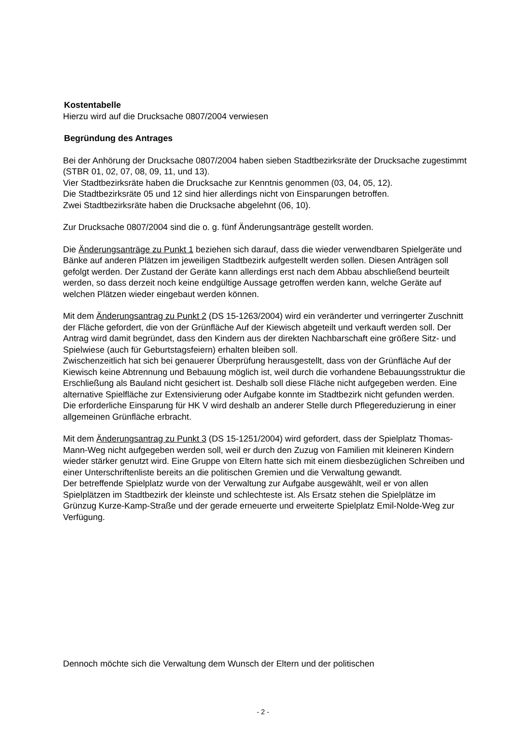Kostentabelle
Hierzu wird auf die Drucksache 0807/2004 verwiesen
Begründung des Antrages
Bei der Anhörung der Drucksache 0807/2004 haben sieben Stadtbezirksräte der Drucksache zugestimmt (STBR 01, 02, 07, 08, 09, 11, und 13).
Vier Stadtbezirksräte haben die Drucksache zur Kenntnis genommen (03, 04, 05, 12).
Die Stadtbezirksräte 05 und 12 sind hier allerdings nicht von Einsparungen betroffen.
Zwei Stadtbezirksräte haben die Drucksache abgelehnt (06, 10).
Zur Drucksache 0807/2004 sind die o. g. fünf Änderungsanträge gestellt worden.
Die Änderungsanträge zu Punkt 1 beziehen sich darauf, dass die wieder verwendbaren Spielgeräte und Bänke auf anderen Plätzen im jeweiligen Stadtbezirk aufgestellt werden sollen. Diesen Anträgen soll gefolgt werden. Der Zustand der Geräte kann allerdings erst nach dem Abbau abschließend beurteilt werden, so dass derzeit noch keine endgültige Aussage getroffen werden kann, welche Geräte auf welchen Plätzen wieder eingebaut werden können.
Mit dem Änderungsantrag zu Punkt 2 (DS 15-1263/2004) wird ein veränderter und verringerter Zuschnitt der Fläche gefordert, die von der Grünfläche Auf der Kiewisch abgeteilt und verkauft werden soll. Der Antrag wird damit begründet, dass den Kindern aus der direkten Nachbarschaft eine größere Sitz- und Spielwiese (auch für Geburtstagsfeiern) erhalten bleiben soll.
Zwischenzeitlich hat sich bei genauerer Überprüfung herausgestellt, dass von der Grünfläche Auf der Kiewisch keine Abtrennung und Bebauung möglich ist, weil durch die vorhandene Bebauungsstruktur die Erschließung als Bauland nicht gesichert ist. Deshalb soll diese Fläche nicht aufgegeben werden. Eine alternative Spielfläche zur Extensivierung oder Aufgabe konnte im Stadtbezirk nicht gefunden werden. Die erforderliche Einsparung für HK V wird deshalb an anderer Stelle durch Pflegereduzierung in einer allgemeinen Grünfläche erbracht.
Mit dem Änderungsantrag zu Punkt 3 (DS 15-1251/2004) wird gefordert, dass der Spielplatz Thomas-Mann-Weg nicht aufgegeben werden soll, weil er durch den Zuzug von Familien mit kleineren Kindern wieder stärker genutzt wird. Eine Gruppe von Eltern hatte sich mit einem diesbezüglichen Schreiben und einer Unterschriftenliste bereits an die politischen Gremien und die Verwaltung gewandt.
Der betreffende Spielplatz wurde von der Verwaltung zur Aufgabe ausgewählt, weil er von allen Spielplätzen im Stadtbezirk der kleinste und schlechteste ist. Als Ersatz stehen die Spielplätze im Grünzug Kurze-Kamp-Straße und der gerade erneuerte und erweiterte Spielplatz Emil-Nolde-Weg zur Verfügung.
Dennoch möchte sich die Verwaltung dem Wunsch der Eltern und der politischen
- 2 -